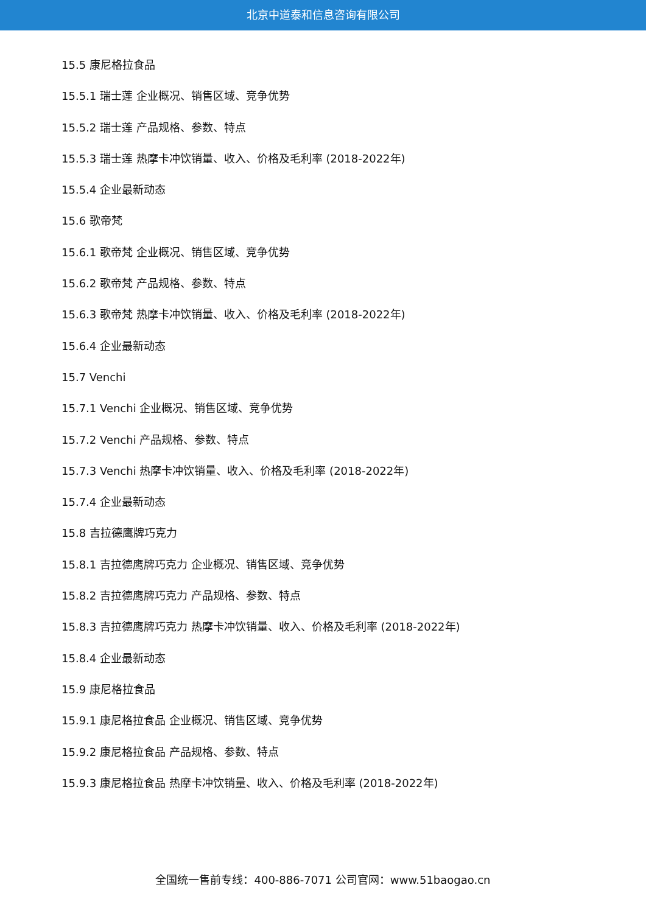北京中道泰和信息咨询有限公司
15.5 康尼格拉食品
15.5.1 瑞士莲 企业概况、销售区域、竞争优势
15.5.2 瑞士莲 产品规格、参数、特点
15.5.3 瑞士莲 热摩卡冲饮销量、收入、价格及毛利率 (2018-2022年)
15.5.4 企业最新动态
15.6 歌帝梵
15.6.1 歌帝梵 企业概况、销售区域、竞争优势
15.6.2 歌帝梵 产品规格、参数、特点
15.6.3 歌帝梵 热摩卡冲饮销量、收入、价格及毛利率 (2018-2022年)
15.6.4 企业最新动态
15.7 Venchi
15.7.1 Venchi 企业概况、销售区域、竞争优势
15.7.2 Venchi 产品规格、参数、特点
15.7.3 Venchi 热摩卡冲饮销量、收入、价格及毛利率 (2018-2022年)
15.7.4 企业最新动态
15.8 吉拉德鹰牌巧克力
15.8.1 吉拉德鹰牌巧克力 企业概况、销售区域、竞争优势
15.8.2 吉拉德鹰牌巧克力 产品规格、参数、特点
15.8.3 吉拉德鹰牌巧克力 热摩卡冲饮销量、收入、价格及毛利率 (2018-2022年)
15.8.4 企业最新动态
15.9 康尼格拉食品
15.9.1 康尼格拉食品 企业概况、销售区域、竞争优势
15.9.2 康尼格拉食品 产品规格、参数、特点
15.9.3 康尼格拉食品 热摩卡冲饮销量、收入、价格及毛利率 (2018-2022年)
全国统一售前专线：400-886-7071 公司官网：www.51baogao.cn